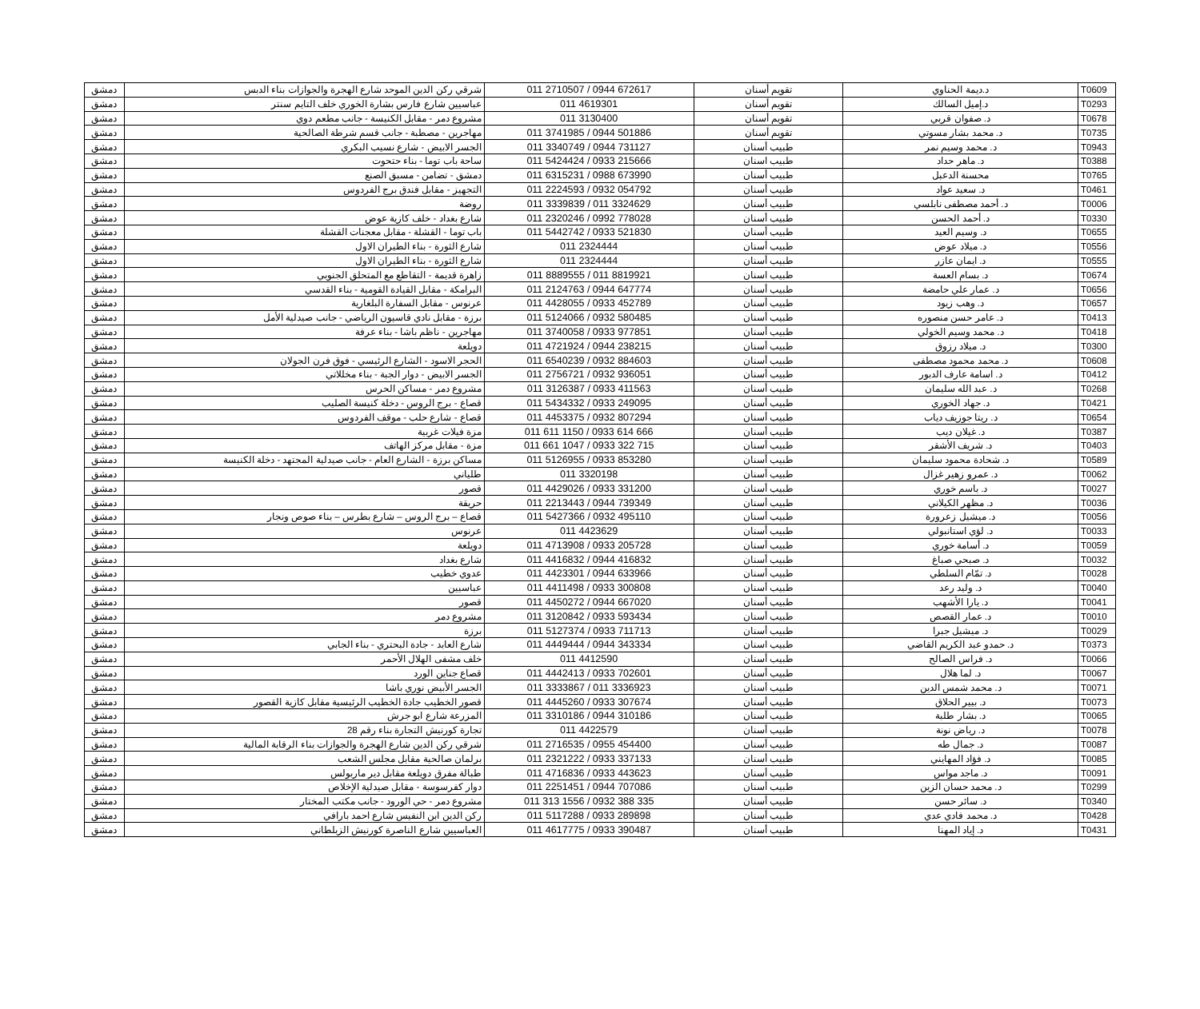| دمشق | شرقي ركن الدين الموحد شارع الهجرة والجوازات بناء الدبس | 011 2710507 / 0944 672617 | تقويم أسنان | د.ديمة الحناوي | T0609 |
| دمشق | عباسيين شارع فارس بشارة الخوري خلف التايم سنتر | 011 4619301 | تقويم أسنان | د.إميل السالك | T0293 |
| دمشق | مشروع دمر - مقابل الكنيسة - جانب مطعم دوي | 011 3130400 | تقويم أسنان | د. صفوان قربي | T0678 |
| دمشق | مهاجرين - مصطبة - جانب قسم شرطة الصالحية | 011 3741985 / 0944 501886 | تقويم أسنان | د. محمد بشار مسوتي | T0735 |
| دمشق | الجسر الابيض - شارع نسيب البكري | 011 3340749 / 0944 731127 | طبيب أسنان | د. محمد وسيم نمر | T0943 |
| دمشق | ساحة باب توما - بناء حتحوت | 011 5424424 / 0933 215666 | طبيب اسنان | د. ماهر حداد | T0388 |
| دمشق | دمشق - تضامن - مسبق الصنع | 011 6315231 / 0988 673990 | طبيب أسنان | محسنة الدعبل | T0765 |
| دمشق | التجهيز - مقابل فندق برج الفردوس | 011 2224593 / 0932 054792 | طبيب أسنان | د. سعيد عواد | T0461 |
| دمشق | روضة | 011 3339839 / 011 3324629 | طبيب أسنان | د. أحمد مصطفى نابلسي | T0006 |
| دمشق | شارع بغداد - خلف كازية عوض | 011 2320246 / 0992 778028 | طبيب أسنان | د. أحمد الحسن | T0330 |
| دمشق | باب توما - القشلة - مقابل معجنات القشلة | 011 5442742 / 0933 521830 | طبيب أسنان | د. وسيم العيد | T0655 |
| دمشق | شارع الثورة - بناء الطيران الاول | 011 2324444 | طبيب أسنان | د. ميلاد عوض | T0556 |
| دمشق | شارع الثورة - بناء الطيران الاول | 011 2324444 | طبيب أسنان | د. ايمان عازر | T0555 |
| دمشق | زاهرة قديمة - التقاطع مع المتحلق الجنوبي | 011 8889555 / 011 8819921 | طبيب اسنان | د. بسام العسة | T0674 |
| دمشق | البرامكة - مقابل القيادة القومية - بناء القدسي | 011 2124763 / 0944 647774 | طبيب أسنان | د. عمار علي حامضة | T0656 |
| دمشق | عرنوس - مقابل السفارة البلغارية | 011 4428055 / 0933 452789 | طبيب أسنان | د. وهب زيود | T0657 |
| دمشق | برزة - مقابل نادي قاسيون الرياضي - جانب صيدلية الأمل | 011 5124066 / 0932 580485 | طبيب أسنان | د. عامر حسن منصوره | T0413 |
| دمشق | مهاجرين - ناظم باشا - بناء عرفة | 011 3740058 / 0933 977851 | طبيب أسنان | د. محمد وسيم الخولي | T0418 |
| دمشق | دويلعة | 011 4721924 / 0944 238215 | طبيب أسنان | د. ميلاد رزوق | T0300 |
| دمشق | الحجر الاسود - الشارع الرئيسي - فوق فرن الجولان | 011 6540239 / 0932 884603 | طبيب أسنان | د. محمد محمود مصطفى | T0608 |
| دمشق | الجسر الابيض - دوار الجبة - بناء مخللاتي | 011 2756721 / 0932 936051 | طبيب أسنان | د. اسامة عارف الدبور | T0412 |
| دمشق | مشروع دمر - مساكن الحرس | 011 3126387 / 0933 411563 | طبيب أسنان | د. عبد الله سليمان | T0268 |
| دمشق | قصاع - برج الروس - دخلة كنيسة الصليب | 011 5434332 / 0933 249095 | طبيب أسنان | د. جهاد الخوري | T0421 |
| دمشق | قصاع - شارع حلب - موقف الفردوس | 011 4453375 / 0932 807294 | طبيب أسنان | د. ريتا جوزيف دياب | T0654 |
| دمشق | مزة فيلات غربية | 011 611 1150 / 0933 614 666 | طبيب أسنان | د. غيلان ديب | T0387 |
| دمشق | مزة - مقابل مركز الهاتف | 011 661 1047 / 0933 322 715 | طبيب أسنان | د. شريف الأشقر | T0403 |
| دمشق | مساكن برزة - الشارع العام - جانب صيدلية المجتهد - دخلة الكنيسة | 011 5126955 / 0933 853280 | طبيب أسنان | د. شحادة محمود سليمان | T0589 |
| دمشق | طلياني | 011 3320198 | طبيب أسنان | د. عمرو زهير غزال | T0062 |
| دمشق | قصور | 011 4429026 / 0933 331200 | طبيب أسنان | د. باسم خوري | T0027 |
| دمشق | حريقة | 011 2213443 / 0944 739349 | طبيب أسنان | د. مظهر الكيلاني | T0036 |
| دمشق | قصاع – برج الروس – شارع بطرس – بناء صوص ونجار | 011 5427366 / 0932 495110 | طبيب أسنان | د. ميشيل زعرورة | T0056 |
| دمشق | عرنوس | 011 4423629 | طبيب أسنان | د. لؤي استانبولي | T0033 |
| دمشق | دويلعة | 011 4713908 / 0933 205728 | طبيب أسنان | د. أسامة خوري | T0059 |
| دمشق | شارع بغداد | 011 4416832 / 0944 416832 | طبيب أسنان | د. صبحي صباغ | T0032 |
| دمشق | عدوي خطيب | 011 4423301 / 0944 633966 | طبيب أسنان | د. تمّام السلطي | T0028 |
| دمشق | عباسيين | 011 4411498 / 0933 300808 | طبيب أسنان | د. وليد رعد | T0040 |
| دمشق | قصور | 011 4450272 / 0944 667020 | طبيب أسنان | د. يارا الأشهب | T0041 |
| دمشق | مشروع دمر | 011 3120842 / 0933 593434 | طبيب أسنان | د. عمار القصص | T0010 |
| دمشق | برزة | 011 5127374 / 0933 711713 | طبيب أسنان | د. ميشيل جبرا | T0029 |
| دمشق | شارع العابد - جادة البحتري - بناء الجابي | 011 4449444 / 0944 343334 | طبيب اسنان | د. حمدو عبد الكريم القاضي | T0373 |
| دمشق | خلف مشفى الهلال الأحمر | 011 4412590 | طبيب أسنان | د. فراس الصالح | T0066 |
| دمشق | قصاع جناين الورد | 011 4442413 / 0933 702601 | طبيب أسنان | د. لما هلال | T0067 |
| دمشق | الجسر الأبيض نوري باشا | 011 3333867 / 011 3336923 | طبيب أسنان | د. محمد شمس الدين | T0071 |
| دمشق | قصور الخطيب جادة الخطيب الرئيسية مقابل كازية القصور | 011 4445260 / 0933 307674 | طبيب أسنان | د. بيير الحلاق | T0073 |
| دمشق | المزرعة شارع ابو جرش | 011 3310186 / 0944 310186 | طبيب أسنان | د. بشار طلبة | T0065 |
| دمشق | تجارة كورنيش التجارة بناء رقم 28 | 011 4422579 | طبيب أسنان | د. رياض نونة | T0078 |
| دمشق | شرقي ركن الدين شارع الهجرة والجوازات بناء الرقابة المالية | 011 2716535 / 0955 454400 | طبيب أسنان | د. جمال طه | T0087 |
| دمشق | برلمان صالحية مقابل مجلس الشعب | 011 2321222 / 0933 337133 | طبيب أسنان | د. فؤاد المهايني | T0085 |
| دمشق | طبالة مفرق دويلعة مقابل دير ماربولس | 011 4716836 / 0933 443623 | طبيب أسنان | د. ماجد مواس | T0091 |
| دمشق | دوار كفرسوسة - مقابل صيدلية الإخلاص | 011 2251451 / 0944 707086 | طبيب أسنان | د. محمد حسان الزين | T0299 |
| دمشق | مشروع دمر - حي الورود - جانب مكتب المختار | 011 313 1556 / 0932 388 335 | طبيب أسنان | د. سائر حسن | T0340 |
| دمشق | ركن الدين ابن النفيس شارع احمد بارافي | 011 5117288 / 0933 289898 | طبيب أسنان | د. محمد فادي عدي | T0428 |
| دمشق | العباسيين شارع الناصرة كورنيش الزبلطاني | 011 4617775 / 0933 390487 | طبيب أسنان | د. إياد المهنا | T0431 |